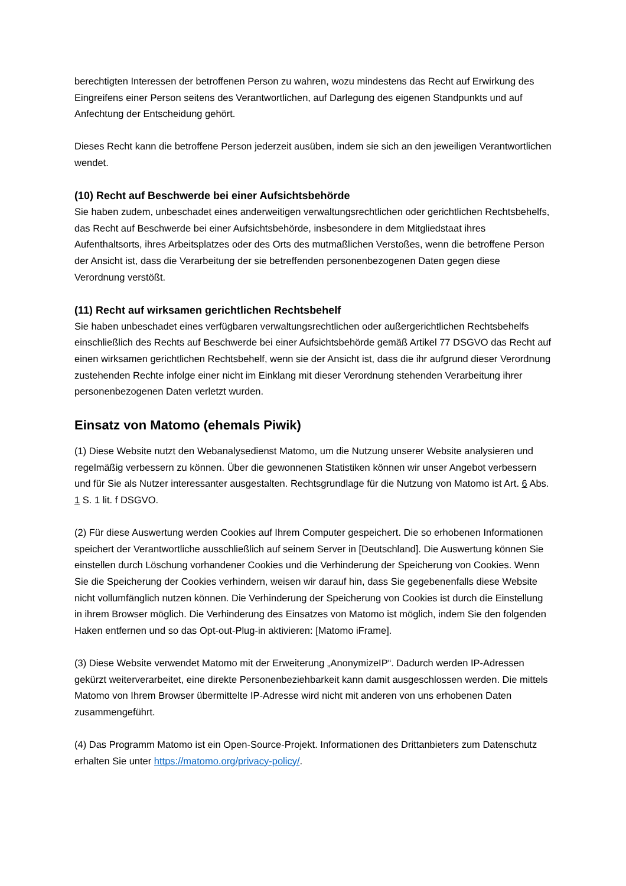berechtigten Interessen der betroffenen Person zu wahren, wozu mindestens das Recht auf Erwirkung des Eingreifens einer Person seitens des Verantwortlichen, auf Darlegung des eigenen Standpunkts und auf Anfechtung der Entscheidung gehört.
Dieses Recht kann die betroffene Person jederzeit ausüben, indem sie sich an den jeweiligen Verantwortlichen wendet.
(10) Recht auf Beschwerde bei einer Aufsichtsbehörde
Sie haben zudem, unbeschadet eines anderweitigen verwaltungsrechtlichen oder gerichtlichen Rechtsbehelfs, das Recht auf Beschwerde bei einer Aufsichtsbehörde, insbesondere in dem Mitgliedstaat ihres Aufenthaltsorts, ihres Arbeitsplatzes oder des Orts des mutmaßlichen Verstoßes, wenn die betroffene Person der Ansicht ist, dass die Verarbeitung der sie betreffenden personenbezogenen Daten gegen diese Verordnung verstößt.
(11) Recht auf wirksamen gerichtlichen Rechtsbehelf
Sie haben unbeschadet eines verfügbaren verwaltungsrechtlichen oder außergerichtlichen Rechtsbehelfs einschließlich des Rechts auf Beschwerde bei einer Aufsichtsbehörde gemäß Artikel 77 DSGVO das Recht auf einen wirksamen gerichtlichen Rechtsbehelf, wenn sie der Ansicht ist, dass die ihr aufgrund dieser Verordnung zustehenden Rechte infolge einer nicht im Einklang mit dieser Verordnung stehenden Verarbeitung ihrer personenbezogenen Daten verletzt wurden.
Einsatz von Matomo (ehemals Piwik)
(1) Diese Website nutzt den Webanalysedienst Matomo, um die Nutzung unserer Website analysieren und regelmäßig verbessern zu können. Über die gewonnenen Statistiken können wir unser Angebot verbessern und für Sie als Nutzer interessanter ausgestalten. Rechtsgrundlage für die Nutzung von Matomo ist Art. 6 Abs. 1 S. 1 lit. f DSGVO.
(2) Für diese Auswertung werden Cookies auf Ihrem Computer gespeichert. Die so erhobenen Informationen speichert der Verantwortliche ausschließlich auf seinem Server in [Deutschland]. Die Auswertung können Sie einstellen durch Löschung vorhandener Cookies und die Verhinderung der Speicherung von Cookies. Wenn Sie die Speicherung der Cookies verhindern, weisen wir darauf hin, dass Sie gegebenenfalls diese Website nicht vollumfänglich nutzen können. Die Verhinderung der Speicherung von Cookies ist durch die Einstellung in ihrem Browser möglich. Die Verhinderung des Einsatzes von Matomo ist möglich, indem Sie den folgenden Haken entfernen und so das Opt-out-Plug-in aktivieren: [Matomo iFrame].
(3) Diese Website verwendet Matomo mit der Erweiterung „AnonymizeIP“. Dadurch werden IP-Adressen gekürzt weiterverarbeitet, eine direkte Personenbeziehbarkeit kann damit ausgeschlossen werden. Die mittels Matomo von Ihrem Browser übermittelte IP-Adresse wird nicht mit anderen von uns erhobenen Daten zusammengeführt.
(4) Das Programm Matomo ist ein Open-Source-Projekt. Informationen des Drittanbieters zum Datenschutz erhalten Sie unter https://matomo.org/privacy-policy/.